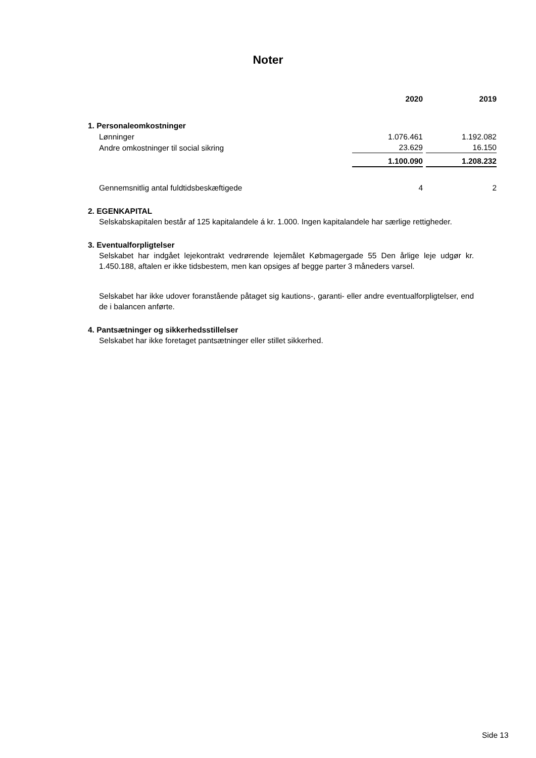Noter
| | 2020 | 2019 |
| --- | --- | --- |
| 1. Personaleomkostninger | | |
| Lønninger | 1.076.461 | 1.192.082 |
| Andre omkostninger til social sikring | 23.629 | 16.150 |
| | 1.100.090 | 1.208.232 |
| Gennemsnitlig antal fuldtidsbeskæftigede | 4 | 2 |
2. EGENKAPITAL
Selskabskapitalen består af 125 kapitalandele á kr. 1.000. Ingen kapitalandele har særlige rettigheder.
3. Eventualforpligtelser
Selskabet har indgået lejekontrakt vedrørende lejemålet Købmagergade 55 Den årlige leje udgør kr. 1.450.188, aftalen er ikke tidsbestem, men kan opsiges af begge parter 3 måneders varsel.
Selskabet har ikke udover foranstående påtaget sig kautions-, garanti- eller andre eventualforpligtelser, end de i balancen anførte.
4. Pantsætninger og sikkerhedsstillelser
Selskabet har ikke foretaget pantsætninger eller stillet sikkerhed.
Side 13